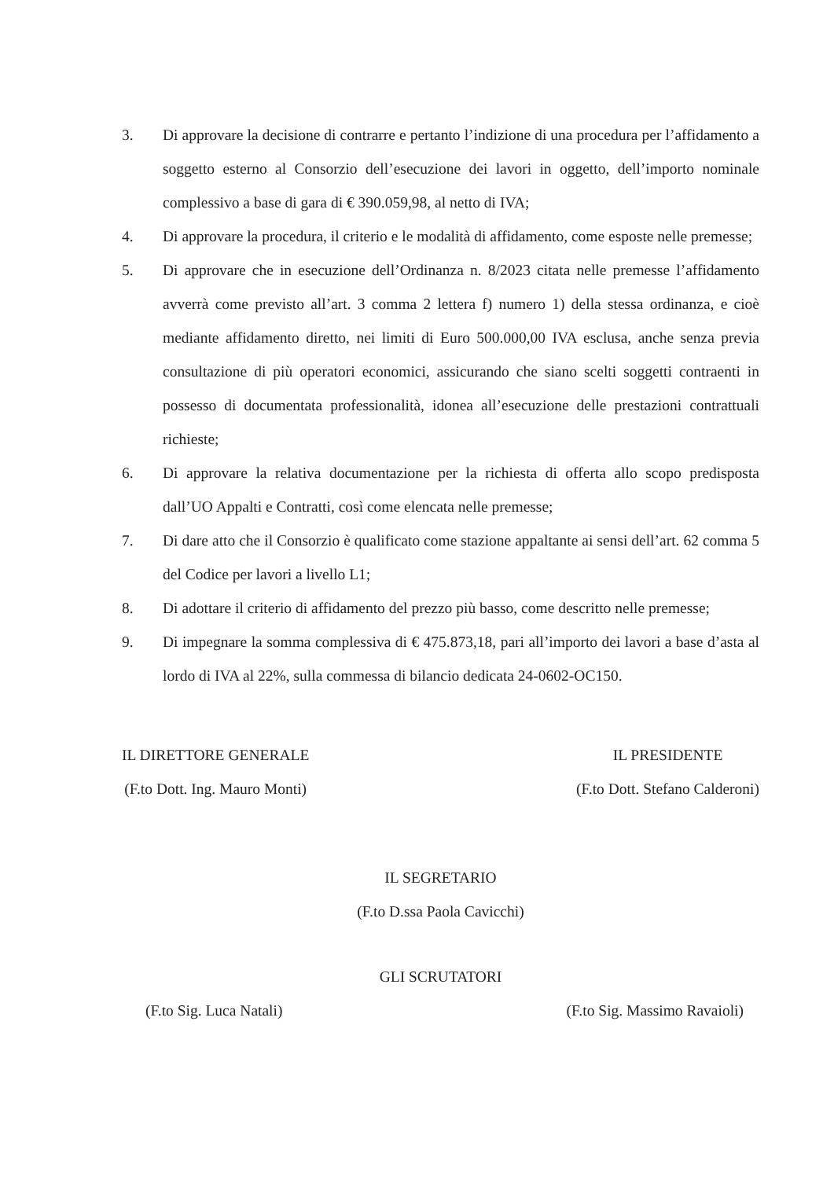3. Di approvare la decisione di contrarre e pertanto l’indizione di una procedura per l’affidamento a soggetto esterno al Consorzio dell’esecuzione dei lavori in oggetto, dell’importo nominale complessivo a base di gara di € 390.059,98, al netto di IVA;
4. Di approvare la procedura, il criterio e le modalità di affidamento, come esposte nelle premesse;
5. Di approvare che in esecuzione dell’Ordinanza n. 8/2023 citata nelle premesse l’affidamento avverrà come previsto all’art. 3 comma 2 lettera f) numero 1) della stessa ordinanza, e cioè mediante affidamento diretto, nei limiti di Euro 500.000,00 IVA esclusa, anche senza previa consultazione di più operatori economici, assicurando che siano scelti soggetti contraenti in possesso di documentata professionalità, idonea all’esecuzione delle prestazioni contrattuali richieste;
6. Di approvare la relativa documentazione per la richiesta di offerta allo scopo predisposta dall’UO Appalti e Contratti, così come elencata nelle premesse;
7. Di dare atto che il Consorzio è qualificato come stazione appaltante ai sensi dell’art. 62 comma 5 del Codice per lavori a livello L1;
8. Di adottare il criterio di affidamento del prezzo più basso, come descritto nelle premesse;
9. Di impegnare la somma complessiva di € 475.873,18, pari all’importo dei lavori a base d’asta al lordo di IVA al 22%, sulla commessa di bilancio dedicata 24-0602-OC150.
IL DIRETTORE GENERALE
(F.to Dott. Ing. Mauro Monti)
IL PRESIDENTE
(F.to Dott. Stefano Calderoni)
IL SEGRETARIO
(F.to D.ssa Paola Cavicchi)
GLI SCRUTATORI
(F.to Sig. Luca Natali) (F.to Sig. Massimo Ravaioli)